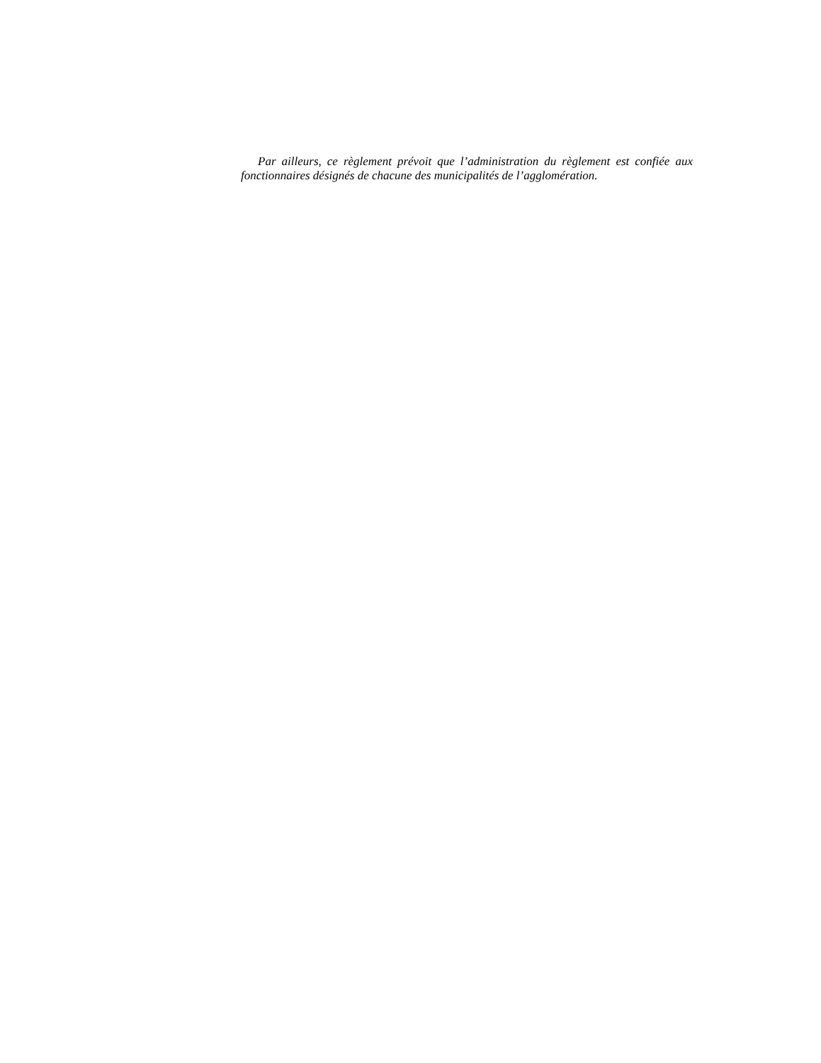Par ailleurs, ce règlement prévoit que l’administration du règlement est confiée aux fonctionnaires désignés de chacune des municipalités de l’agglomération.